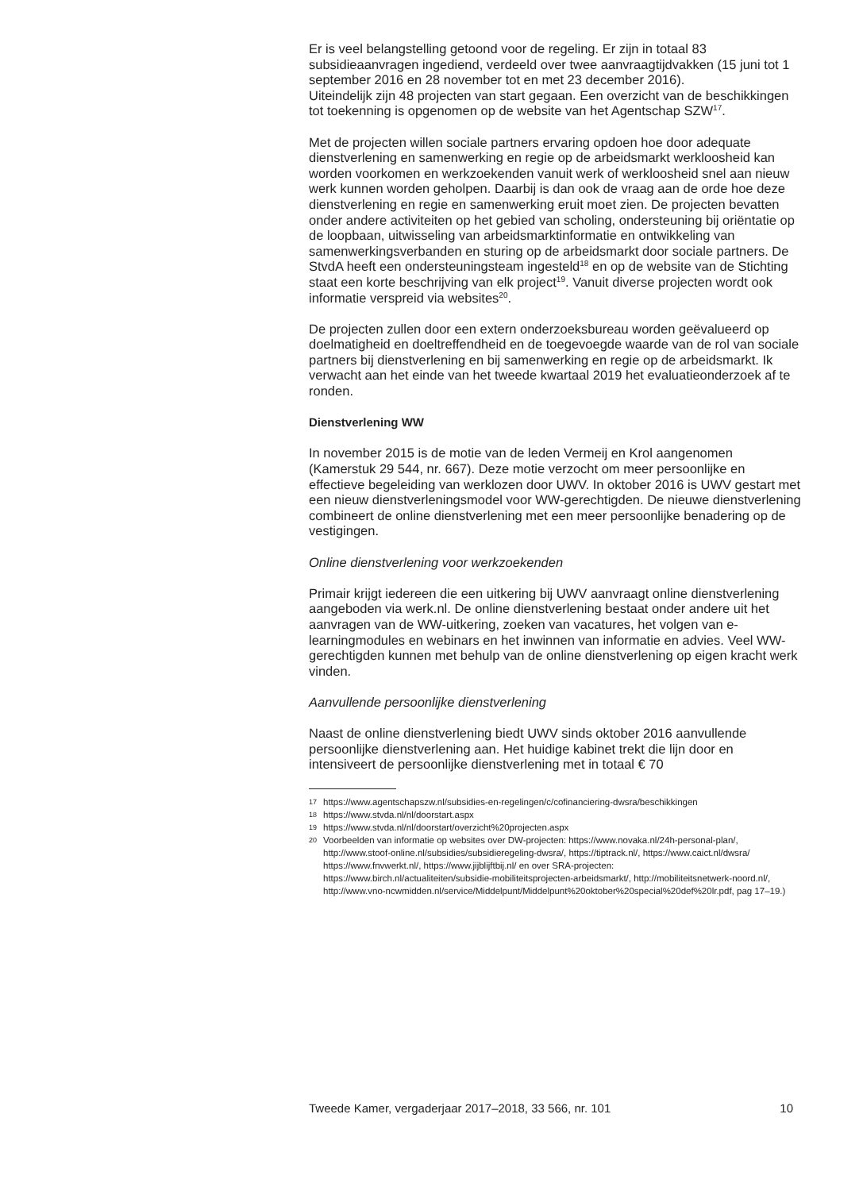Er is veel belangstelling getoond voor de regeling. Er zijn in totaal 83 subsidieaanvragen ingediend, verdeeld over twee aanvraagtijdvakken (15 juni tot 1 september 2016 en 28 november tot en met 23 december 2016).
Uiteindelijk zijn 48 projecten van start gegaan. Een overzicht van de beschikkingen tot toekenning is opgenomen op de website van het Agentschap SZW<sup>17</sup>.
Met de projecten willen sociale partners ervaring opdoen hoe door adequate dienstverlening en samenwerking en regie op de arbeidsmarkt werkloosheid kan worden voorkomen en werkzoekenden vanuit werk of werkloosheid snel aan nieuw werk kunnen worden geholpen. Daarbij is dan ook de vraag aan de orde hoe deze dienstverlening en regie en samenwerking eruit moet zien. De projecten bevatten onder andere activiteiten op het gebied van scholing, ondersteuning bij oriëntatie op de loopbaan, uitwisseling van arbeidsmarktinformatie en ontwikkeling van samenwerkingsverbanden en sturing op de arbeidsmarkt door sociale partners. De StvdA heeft een ondersteuningsteam ingesteld<sup>18</sup> en op de website van de Stichting staat een korte beschrijving van elk project<sup>19</sup>. Vanuit diverse projecten wordt ook informatie verspreid via websites<sup>20</sup>.
De projecten zullen door een extern onderzoeksbureau worden geëvalueerd op doelmatigheid en doeltreffendheid en de toegevoegde waarde van de rol van sociale partners bij dienstverlening en bij samenwerking en regie op de arbeidsmarkt. Ik verwacht aan het einde van het tweede kwartaal 2019 het evaluatieonderzoek af te ronden.
Dienstverlening WW
In november 2015 is de motie van de leden Vermeij en Krol aangenomen (Kamerstuk 29 544, nr. 667). Deze motie verzocht om meer persoonlijke en effectieve begeleiding van werklozen door UWV. In oktober 2016 is UWV gestart met een nieuw dienstverleningsmodel voor WW-gerechtigden. De nieuwe dienstverlening combineert de online dienstverlening met een meer persoonlijke benadering op de vestigingen.
Online dienstverlening voor werkzoekenden
Primair krijgt iedereen die een uitkering bij UWV aanvraagt online dienstverlening aangeboden via werk.nl. De online dienstverlening bestaat onder andere uit het aanvragen van de WW-uitkering, zoeken van vacatures, het volgen van e-learningmodules en webinars en het inwinnen van informatie en advies. Veel WW-gerechtigden kunnen met behulp van de online dienstverlening op eigen kracht werk vinden.
Aanvullende persoonlijke dienstverlening
Naast de online dienstverlening biedt UWV sinds oktober 2016 aanvullende persoonlijke dienstverlening aan. Het huidige kabinet trekt die lijn door en intensiveert de persoonlijke dienstverlening met in totaal € 70
17
https://www.agentschapszw.nl/subsidies-en-regelingen/c/cofinanciering-dwsra/beschikkingen
18
https://www.stvda.nl/nl/doorstart.aspx
19
https://www.stvda.nl/nl/doorstart/overzicht%20projecten.aspx
20
Voorbeelden van informatie op websites over DW-projecten: https://www.novaka.nl/24h-personal-plan/, http://www.stoof-online.nl/subsidies/subsidieregeling-dwsra/, https://tiptrack.nl/, https://www.caict.nl/dwsra/ https://www.fnvwerkt.nl/, https://www.jijblijftbij.nl/ en over SRA-projecten:
https://www.birch.nl/actualiteiten/subsidie-mobiliteitsprojecten-arbeidsmarkt/, http://mobiliteitsnetwerk-noord.nl/, http://www.vno-ncwmidden.nl/service/Middelpunt/Middelpunt%20oktober%20special%20def%20lr.pdf, pag 17–19.)
Tweede Kamer, vergaderjaar 2017–2018, 33 566, nr. 101 10